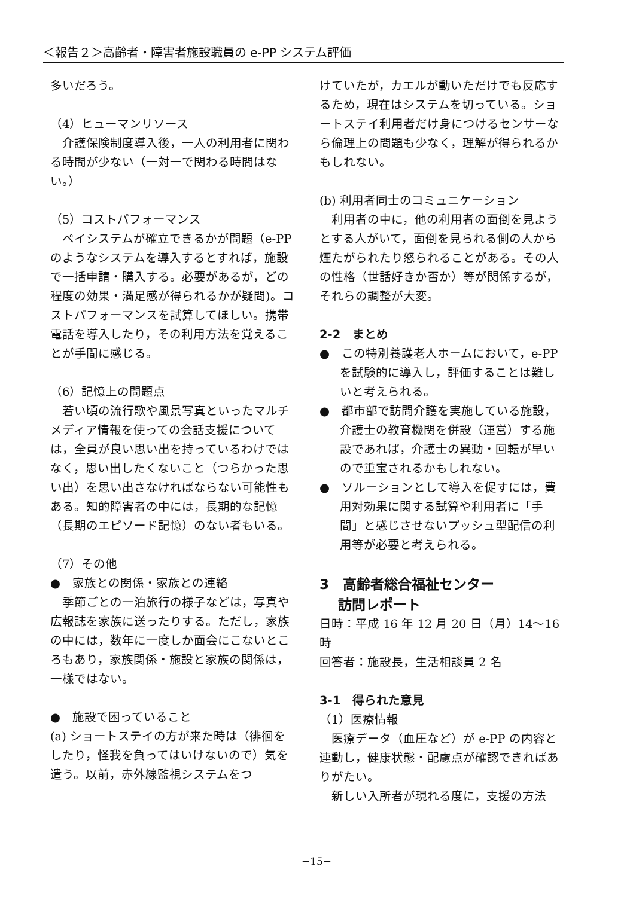＜報告２＞高齢者・障害者施設職員の e-PP システム評価
多いだろう。
（4）ヒューマンリソース
　介護保険制度導入後，一人の利用者に関わる時間が少ない（一対一で関わる時間はない。）
（5）コストパフォーマンス
　ペイシステムが確立できるかが問題（e-PP のようなシステムを導入するとすれば，施設で一括申請・購入する。必要があるが，どの程度の効果・満足感が得られるかが疑問)。コストパフォーマンスを試算してほしい。携帯電話を導入したり，その利用方法を覚えることが手間に感じる。
（6）記憶上の問題点
　若い頃の流行歌や風景写真といったマルチメディア情報を使っての会話支援については，全員が良い思い出を持っているわけではなく，思い出したくないこと（つらかった思い出）を思い出さなければならない可能性もある。知的障害者の中には，長期的な記憶（長期のエピソード記憶）のない者もいる。
（7）その他
●　家族との関係・家族との連絡
　季節ごとの一泊旅行の様子などは，写真や広報誌を家族に送ったりする。ただし，家族の中には，数年に一度しか面会にこないところもあり，家族関係・施設と家族の関係は，一様ではない。
●　施設で困っていること
(a) ショートステイの方が来た時は（徘徊をしたり，怪我を負ってはいけないので）気を遣う。以前，赤外線監視システムをつ
けていたが，カエルが動いただけでも反応するため，現在はシステムを切っている。ショートステイ利用者だけ身につけるセンサーなら倫理上の問題も少なく，理解が得られるかもしれない。
(b) 利用者同士のコミュニケーション
　利用者の中に，他の利用者の面倒を見ようとする人がいて，面倒を見られる側の人から煙たがられたり怒られることがある。その人の性格（世話好きか否か）等が関係するが，それらの調整が大変。
2-2　まとめ
●　この特別養護老人ホームにおいて，e-PP を試験的に導入し，評価することは難しいと考えられる。
●　都市部で訪問介護を実施している施設，介護士の教育機関を併設（運営）する施設であれば，介護士の異動・回転が早いので重宝されるかもしれない。
●　ソルーションとして導入を促すには，費用対効果に関する試算や利用者に「手間」と感じさせないプッシュ型配信の利用等が必要と考えられる。
3　高齢者総合福祉センター
　 訪問レポート
日時：平成 16 年 12 月 20 日（月）14〜16 時
回答者：施設長，生活相談員 2 名
3-1　得られた意見
（1）医療情報
　医療データ（血圧など）が e-PP の内容と連動し，健康状態・配慮点が確認できればありがたい。
　新しい入所者が現れる度に，支援の方法
−15−